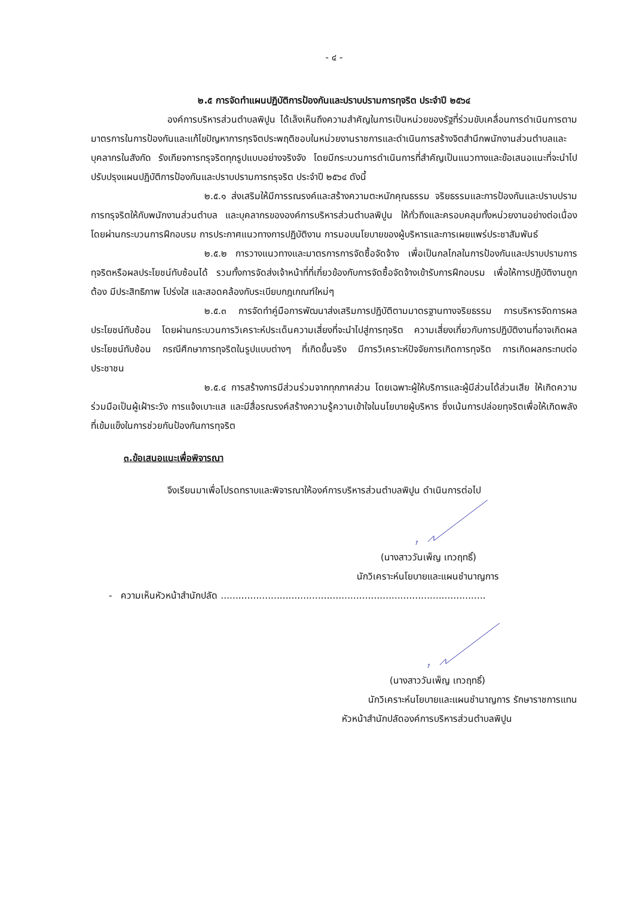- ๔ -
๒.๕ การจัดทำแผนปฏิบัติการป้องกันและปราบปรามการทุจริต ประจำปี ๒๕๖๔
องค์การบริหารส่วนตำบลพิปูน ได้เล็งเห็นถึงความสำคัญในการเป็นหน่วยของรัฐที่ร่วมขับเคลื่อนการดำเนินการตามมาตรการในการป้องกันและแก้ไขปัญหาการทุรจิตประพฤติชอบในหน่วยงานราชการและดำเนินการสร้างจิตสำนึกพนักงานส่วนตำบลและบุคลากรในสังกัด รังเกียจการทรุจริตทุกรูปแบบอย่างจริงจัง โดยมีกระบวนการดำเนินการที่สำคัญเป็นแนวทางและข้อเสนอแนะที่จะนำไปปรับปรุงแผนปฏิบัติการป้องกันและปราบปรามการทรุจริต ประจำปี ๒๕๖๔ ดังนี้
๒.๕.๑ ส่งเสริมให้มีการรณรงค์และสร้างความตะหนักคุณธรรม จริยธรรมและการป้องกันและปราบปรามการทรุจริตให้กับพนักงานส่วนตำบล และบุคลากรขององค์การบริหารส่วนตำบลพิปูน ให้ทั่วถึงและครอบคลุมทั้งหน่วยงานอย่างต่อเนื่อง โดยผ่านกระบวนการฝึกอบรม การประกาศแนวทางการปฏิบัติงาน การมอบนโยบายของผู้บริหารและการเผยแพร่ประชาสัมพันธ์
๒.๕.๒ การวางแนวทางและมาตรการการจัดซื้อจัดจ้าง เพื่อเป็นกลไกลในการป้องกันและปราบปรามการทุจริตหรือผลประโยชน์ทับซ้อนได้ รวมทั้งการจัดส่งเจ้าหน้าที่ที่เกี่ยวข้องกับการจัดซื้อจัดจ้างเข้ารับการฝึกอบรม เพื่อให้การปฏิบัติงานถูกต้อง มีประสิทธิภาพ โปร่งใส และสอดคล้องกับระเบียบกฎเกณฑ์ใหม่ๆ
๒.๕.๓ การจัดทำคู่มือการพัฒนาส่งเสริมการปฏิบัติตามมาตรฐานทางจริยธรรม การบริหารจัดการผลประโยชน์ทับซ้อน โดยผ่านกระบวนการวิเคราะห์ประเด็นความเสี่ยงที่จะนำไปสู่การทุจริต ความเสี่ยงเกี่ยวกับการปฏิบัติงานที่อาจเกิดผลประโยชน์ทับซ้อน กรณีศึกษาการทุจริตในรูปแบบต่างๆ ที่เกิดขึ้นจริง มีการวิเคราะห์ปัจจัยการเกิดการทุจริต การเกิดผลกระทบต่อประชาชน
๒.๕.๔ การสร้างการมีส่วนร่วมจากทุกภาคส่วน โดยเฉพาะผู้ให้บริการและผู้มีส่วนได้ส่วนเสีย ให้เกิดความร่วมมือเป็นผู้เฝ้าระวัง การแจ้งเบาะแส และมีสื่อรณรงค์สร้างความรู้ความเข้าใจในนโยบายผู้บริหาร ซึ่งเน้นการปล่อยทุจริตเพื่อให้เกิดพลังที่เข้มแข็งในการช่วยกันป้องกันการทุจริต
๓.ข้อเสนอแนะเพื่อพิจารณา
จึงเรียนมาเพื่อโปรดทราบและพิจารณาให้องค์การบริหารส่วนตำบลพิปูน ดำเนินการต่อไป
(นางสาววันเพ็ญ เทวฤทธิ์)
นักวิเคราะห์นโยบายและแผนชำนาญการ
- ความเห็นหัวหน้าสำนักปลัด ..........................................................................................
(นางสาววันเพ็ญ เทวฤทธิ์)
นักวิเคราะห์นโยบายและแผนชำนาญการ รักษาราชการแทน
หัวหน้าสำนักปลัดองค์การบริหารส่วนตำบลพิปูน